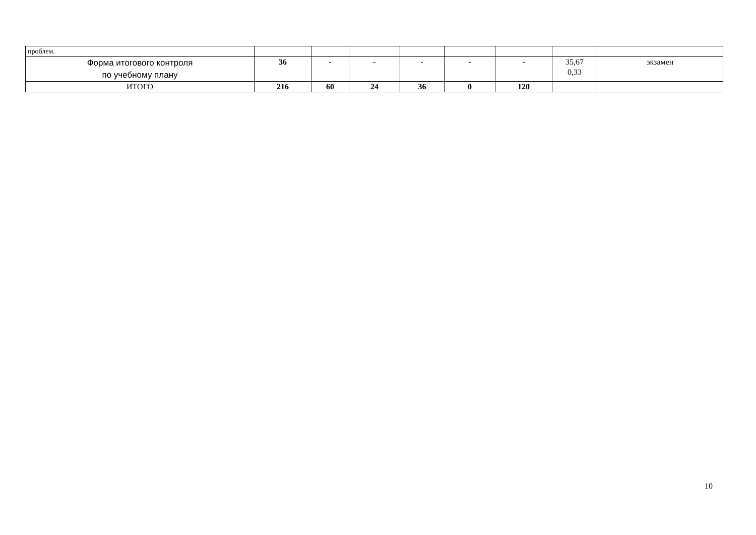| проблем. | | | | | | | | |
| Форма итогового контроля по учебному плану | 36 | - | - | - | - | - | 35,67 0,33 | экзамен |
| ИТОГО | 216 | 60 | 24 | 36 | 0 | 120 | | |
10